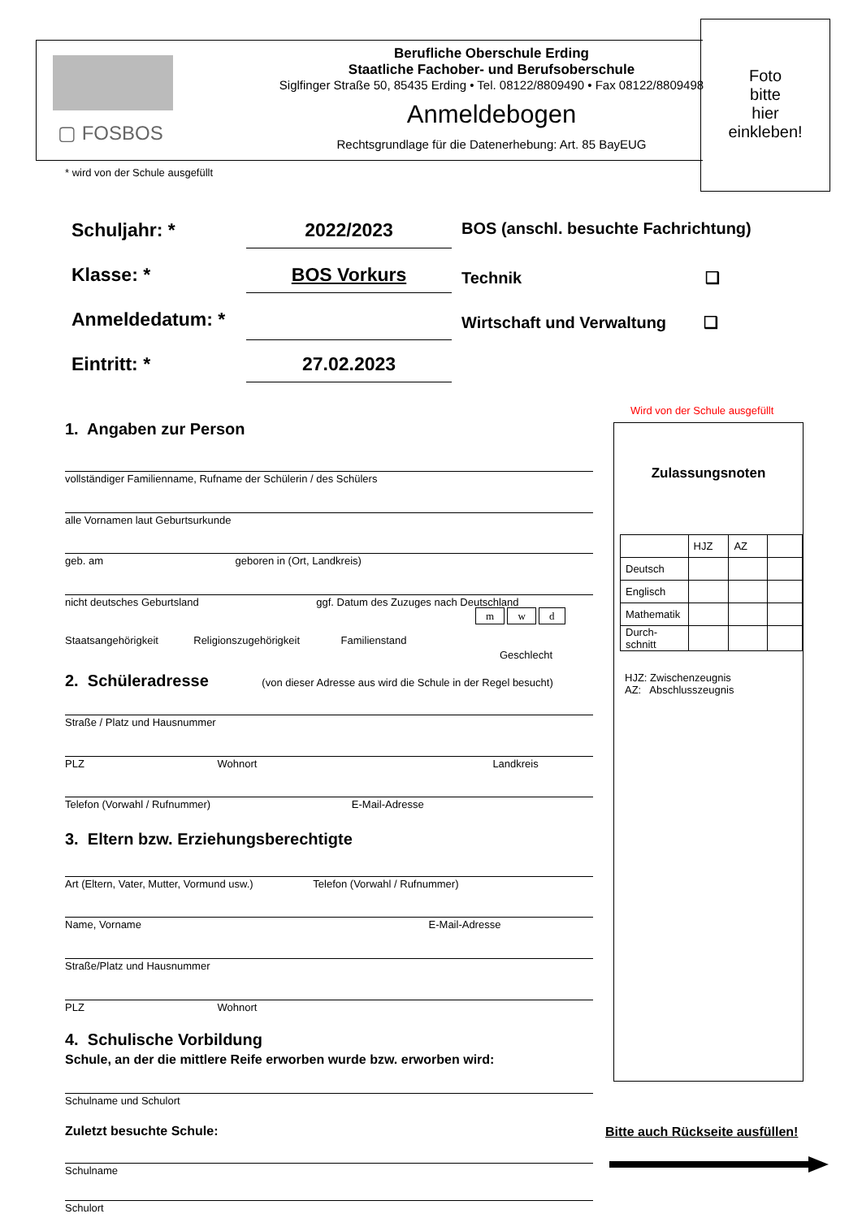▢ FOSBOS
Berufliche Oberschule Erding
Staatliche Fachober- und Berufsoberschule
Siglfinger Straße 50, 85435 Erding • Tel. 08122/8809490 • Fax 08122/8809498
Anmeldebogen
Rechtsgrundlage für die Datenerhebung: Art. 85 BayEUG
Foto
bitte
hier
einkleben!
* wird von der Schule ausgefüllt
Schuljahr: * 2022/2023
Klasse: * BOS Vorkurs
Anmeldedatum: *
Eintritt: * 27.02.2023
BOS (anschl. besuchte Fachrichtung)
Technik ❑
Wirtschaft und Verwaltung ❑
Wird von der Schule ausgefüllt
Zulassungsnoten
| | HJZ | AZ | |
| Deutsch | | | |
| Englisch | | | |
| Mathematik | | | |
| Durch- schnitt | | | |
HJZ: Zwischenzeugnis
AZ: Abschlusszeugnis
1. Angaben zur Person
vollständiger Familienname, Rufname der Schülerin / des Schülers
alle Vornamen laut Geburtsurkunde
geb. am geboren in (Ort, Landkreis)
nicht deutsches Geburtsland ggf. Datum des Zuzuges nach Deutschland
m w d
Staatsangehörigkeit Religionszugehörigkeit Familienstand
Geschlecht
2. Schüleradresse (von dieser Adresse aus wird die Schule in der Regel besucht)
Straße / Platz und Hausnummer
PLZ Wohnort Landkreis
Telefon (Vorwahl / Rufnummer) E-Mail-Adresse
3. Eltern bzw. Erziehungsberechtigte
Art (Eltern, Vater, Mutter, Vormund usw.) Telefon (Vorwahl / Rufnummer)
Name, Vorname E-Mail-Adresse
Straße/Platz und Hausnummer
PLZ Wohnort
4. Schulische Vorbildung
Schule, an der die mittlere Reife erworben wurde bzw. erworben wird:
Schulname und Schulort
Zuletzt besuchte Schule:
Schulname
Schulort
Bitte auch Rückseite ausfüllen!